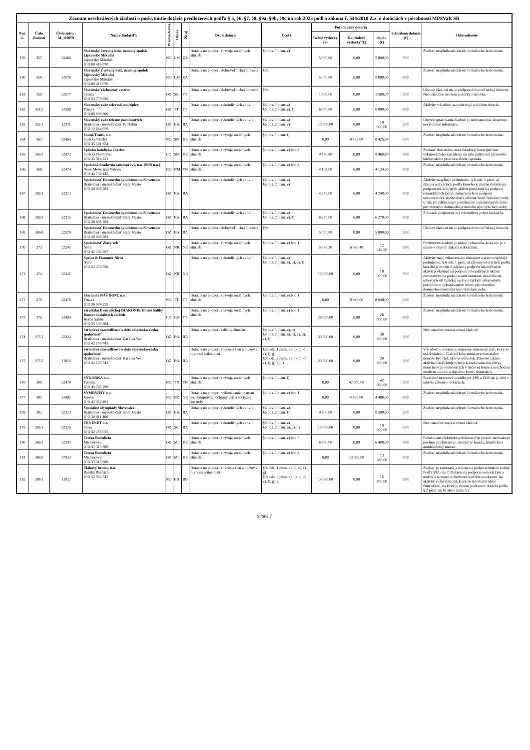| Zoznam neschválených žiadostí o poskytnutie dotácie predložených podľa § 3, §6, §7, §8, §9a, §9b, §9c na rok 2023 podľa zákona č. 544/2010 Z.z. o dotáciách v pôsobnosti MPSVaR SR | | | | | | | | | | | | | |
| --- | --- | --- | --- | --- | --- | --- | --- | --- | --- | --- | --- | --- | --- |
| Por. č. | Číslo žiadosti | Číslo spisu -M_ODPD | Názov žiadateľa | Právna forma | Okres | Kraj | Druh dotácií | Účel § | Požadovaná dotácia | | | Schválená dotácia (€) | Odôvodnenie |
| | | | | | | | | | Bežné výdavky (€) | Kapitálové výdavky (€) | Spolu (€) | | |
| 159 | 357 | 12468 | Slovenský červený kríž, územný spolok Liptovský Mikuláš Liptovský Mikuláš IČO 00 416 070 | NO | LM | ZA | Dotácia na podporu rozvoja sociálnych služieb | §3 ods. 1 písm. a) | 5 890,00 | 0,00 | 5 890,00 | 0,00 | Žiadosť nesplnila náležitosti formálneho hodnotenia. |
| 160 | 358 | 12576 | Slovenský Červený kríž, územný spolok Liptovský Mikuláš Liptovský Mikuláš IČO 00 416 070 | NO | LM | ZA | Dotácia na podporu dobrovoľníckej činnosti | §9c | 5 000,00 | 0,00 | 5 000,00 | 0,00 | Žiadosť nesplnila náležitosti formálneho hodnotenia. |
| 161 | 359 | 12577 | Slovenský záchranný systém Senica IČO 53 778 936 | OZ | SE | TT | Dotácia na podporu dobrovoľníckej činnosti | §9c | 1 500,00 | 0,00 | 1 500,00 | 0,00 | Účelom žiadosti nie je podpora dobrovoľníckej činnosti. Nedostatočne uvedené položky rozpočtu. |
| 162 | 361/2 | 12308 | Slovenský zväz sclerosis multiplex Trnava IČO 00 896 900 | OZ | TT | TT | Dotácia na podporu rekondičných aktivít | §6 ods. 1 písm. a) §6 ods. 2 písm. e), f) | 6 000,00 | 0,00 | 6 000,00 | 0,00 | Aktivity v žiadosti sa nezhodujú s účelom dotácie. |
| 163 | 362/1 | 12311 | Slovenský zväz telesne postihnutých Bratislava - mestská časť Petržalka IČO 12 664 979 | OZ | BA | BA | Dotácia na podporu rekondičných aktivít | §6 ods. 1 písm. a) §6 ods. 2 písm. e) | 10 000,00 | 0,00 | 10 000,00 | 0,00 | Úroveň spracovania žiadosti je nedostatočná, absentujú nevyhnutné informácie. |
| 164 | 363 | 12469 | Social.Trans, n.o. Spišské Vlachy IČO 35 581 654 | NO | SN | KE | Dotácia na podporu rozvoja sociálnych služieb | §3 ods. 1 písm. f) | 0,00 | 8 425,08 | 8 425,08 | 0,00 | Žiadosť nesplnila náležitosti formálneho hodnotenia. |
| 165 | 365/1 | 12472 | Spišská katolícka charita Spišská Nová Ves IČO 35 514 221 | CO | SN | KE | Dotácia na podporu rozvoja sociálnych služieb | §3 ods. 1 písm. e) bod 4 | 9 460,80 | 0,00 | 9 460,80 | 0,00 | Žiadateľ dostatočne nezdokladoval havarijný stav vykurovacieho zariadenia na tuhé palivo ani plynového kuchynského profesionálneho sporáka. |
| 166 | 368 | 12474 | Spoločná úradovňa samosprávy, n.o. (SÚS n.o.) Nové Mesto nad Váhom IČO 45 734 445 | NO | NM | TN | Dotácia na podporu rozvoja sociálnych služieb | §3 ods. 1 písm. e) bod 4 | 4 124,00 | 0,00 | 4 124,00 | 0,00 | Žiadosť nesplnila náležitosti formálneho hodnotenia. |
| 167 | 369/1 | 12313 | Spoločnosť Downovho syndrómu na Slovensku Bratislava - mestská časť Staré Mesto IČO 30 806 283 | OZ | BA | BA | Dotácia na podporu rekondičných aktivít | §6 ods. 1 písm. a) §6 ods. 2 písm. e) | 4 240,00 | 0,00 | 4 240,00 | 0,00 | Aktivity nespĺňajú podmienku, § 6 ods. 1 písm. a) zákona o dotáciách podľa ktorého je možné dotáciu na podporu rekondičných aktivít poskytnúť na podporu rekondičných aktivít zameraných na podporu samostatnosti, nezávislosti, sebestačnosti fyzickej osoby s ťažkým zdravotným postihnutím vykonávaných mimo prirodzeného domáceho prostredia tejto fyzickej osoby. |
| 168 | 369/3 | 12315 | Spoločnosť Downovho syndrómu na Slovensku Bratislava - mestská časť Staré Mesto IČO 30 806 283 | OZ | BA | BA | Dotácia na podporu rekondičných aktivít | §6 ods. 1 písm. a) §6 ods. 2 písm. e), f) | 6 270,00 | 0,00 | 6 270,00 | 0,00 | Z dotácie podporený iný rekondičný pobyt žiadateľa. |
| 169 | 369/6 | 12578 | Spoločnosť Downovho syndrómu na Slovensku Bratislava - mestská časť Staré Mesto IČO 30 806 283 | OZ | BA | BA | Dotácia na podporu dobrovoľníckej činnosti | §9c | 5 000,00 | 0,00 | 5 000,00 | 0,00 | Účelom žiadosti nie je podpora dobrovoľníckej činnosti. |
| 170 | 373 | 12241 | Spoločnosť Zlatý vek Nitra IČO 42 204 267 | OZ | NR | NR | Dotácia na podporu rozvoja sociálnych služieb | §3 ods. 1 písm. e) bod 1 | 5 868,50 | 6 350,40 | 12 218,90 | 0,00 | Predmetom žiadosti je nákup vybavenia, ktoré nie je v súlade s účelom zákona o dotáciách. |
| 171 | 374 | 12321 | Sprint & Hammer Nitra Nitra IČO 52 278 336 | OZ | NR | NR | Dotácia na podporu rekondičných aktivít | §6 ods. 1 písm. a) §6 ods. 2 písm. a), b), e), f) | 10 000,00 | 0,00 | 10 000,00 | 0,00 | Aktivity majú zdravotnícky charakter a preto nespĺňajú podmienku, § 6 ods. 1 písm. a) zákona o dotáciách podľa ktorého je možné dotáciu na podporu rekondičných aktivít poskytnúť na podporu rekondičných aktivít zameraných na podporu samostatnosti, nezávislosti, sebestačnosti fyzickej osoby s ťažkým zdravotným postihnutím vykonávaných mimo prirodzeného domáceho prostredia tejto fyzickej osoby. |
| 172 | 375 | 12476 | Stacionár NÁŠ DOM, n.o. Trnava IČO 36 084 255 | NO | TT | TT | Dotácia na podporu rozvoja sociálnych služieb | §3 ods. 1 písm. e) bod 1 | 0,00 | 8 948,00 | 8 948,00 | 0,00 | Žiadosť nesplnila náležitosti formálneho hodnotenia. |
| 173 | 376 | 12480 | Stredisko Evanjelickej DIAKONIE Horné Saliby Domov sociálnych služieb Horné Saliby IČO 35 595 884 | CO | GA | TT | Dotácia na podporu rozvoja sociálnych služieb | §3 ods. 1 písm. e) bod 1 | 26 000,00 | 0,00 | 26 000,00 | 0,00 | Žiadosť nesplnila náležitosti formálneho hodnotenia. |
| 174 | 377/1 | 12322 | Striedavá starostlivosť o deti, slovensko-česká spoločnosť Bratislava - mestská časť Karlova Ves IČO 42 176 743 | OZ | BA | BA | Dotácia na podporu edičnej činnosti | §8 ods. 1 písm. a), b) §8 ods. 2 písm. a), b), c), d), e), f) | 30 000,00 | 0,00 | 30 000,00 | 0,00 | Nedostatočne rozpracovaná žiadosť. |
| 175 | 377/2 | 11828 | Striedavá starostlivosť o deti, slovensko-česká spoločnosť Bratislava - mestská časť Karlova Ves IČO 42 176 743 | OZ | BA | BA | Dotácia na podporu rovnosti žien a mužov a rovnosti príležitostí | §9a ods. 1 písm. a), b), c), d), e), f), g) §9a ods. 2 písm. a), b), c), d), e), f), g), i), j) | 20 000,00 | 0,00 | 20 000,00 | 0,00 | V žiadosti o dotáciu je nepresne stanovený cieľ, ktorý sa má dosiahnuť. Tlač veľkého množstva materiálov nemôže byť cieľ, skôr prostriedok. Zároveň takáto aktivita nereflektuje prístup k znižovaniu množstva materiálov produkovaných v tlačovej forme a prechod na moderné on-line a digitálne formy materiálov. |
| 176 | 380 | 12478 | SÝKORKA n.o. Trenčín IČO 45 747 296 | NO | TN | TN | Dotácia na podporu rozvoja sociálnych služieb | §3 ods. 1 písm. i) | 0,00 | 42 000,00 | 42 000,00 | 0,00 | Špeciálne motorové vozidlo pre ZPS a ZOS nie je účel v zmysle zákona o dotáciach. |
| 177 | 381 | 12481 | SYMPATHY n.o. Jasová IČO 42 052 491 | NO | NZ | NR | Dotácia na podporu vykonávania opatrení sociálnoprávnej ochrany detí a sociálnej kurately | §3 ods. 1 písm. e) bod 1 | 0,00 | 4 480,00 | 4 480,00 | 0,00 | Žiadosť nesplnila náležitosti formálneho hodnotenia. |
| 178 | 382 | 12323 | Špeciálne olympiády Slovensko Bratislava - mestská časť Staré Mesto IČO 30 811 406 | OZ | BA | BA | Dotácia na podporu rekondičných aktivít | §6 ods. 1 písm. a) §6 ods. 2 písm. f) | 9 500,00 | 0,00 | 9 500,00 | 0,00 | Žiadosť nesplnila náležitosti formálneho hodnotenia. |
| 179 | 385/1 | 12326 | TENENET o.z. Senec IČO 42 255 015 | OZ | SC | BA | Dotácia na podporu rekondičných aktivít | §6 ods. 1 písm. a) §6 ods. 2 písm. a), c), d) | 10 000,00 | 0,00 | 10 000,00 | 0,00 | Nedostatočne rozpracovaná žiadosť. |
| 180 | 386/1 | 12243 | Teresa Benedicta Michalovce IČO 31 313 680 | OZ | MI | KE | Dotácia na podporu rozvoja sociálnych služieb | §3 ods. 1 písm. e) bod 3 | 6 400,00 | 0,00 | 6 400,00 | 0,00 | Požadované elektrické polohovateľné postele neobsahujú povinné príslušenstvo, ktorým je hrazda, hrazdička a antidekubitný matrac. |
| 181 | 386/2 | 17933 | Teresa Benedicta Michalovce IČO 31 313 680 | OZ | MI | KE | Dotácia na podporu rozvoja sociálnych služieb | §3 ods. 1 písm. e) bod 4 | 0,00 | 13 360,00 | 13 360,00 | 0,00 | Žiadosť nesplnila náležitosti formálneho hodnotenia. |
| 182 | 388/1 | 11832 | Tlakový hrniec, n.o. Banská Bystrica IČO 52 982 742 | NO | BB | BB | Dotácia na podporu rovnosti žien a mužov a rovnosti príležitostí | §9a ods. 1 písm. a), c), e), f), g) §9a ods. 2 písm. a), b), c), d), e), f), g), j) | 15 880,00 | 0,00 | 15 880,00 | 0,00 | Žiadosť je zameraná a cielená na podporu funkcie rodiny. Podľa §9A ods 7. Dotáciu na podporu rovnosti žien a mužov a rovnosti príležitostí nemožno poskytnúť na aktivity alebo činnosti, ktoré sú aktivitami alebo činnosťami, na ktoré je možné poskytnúť dotáciu podľa § 2 písm. a), b) alebo písm. k). |
Strana 7